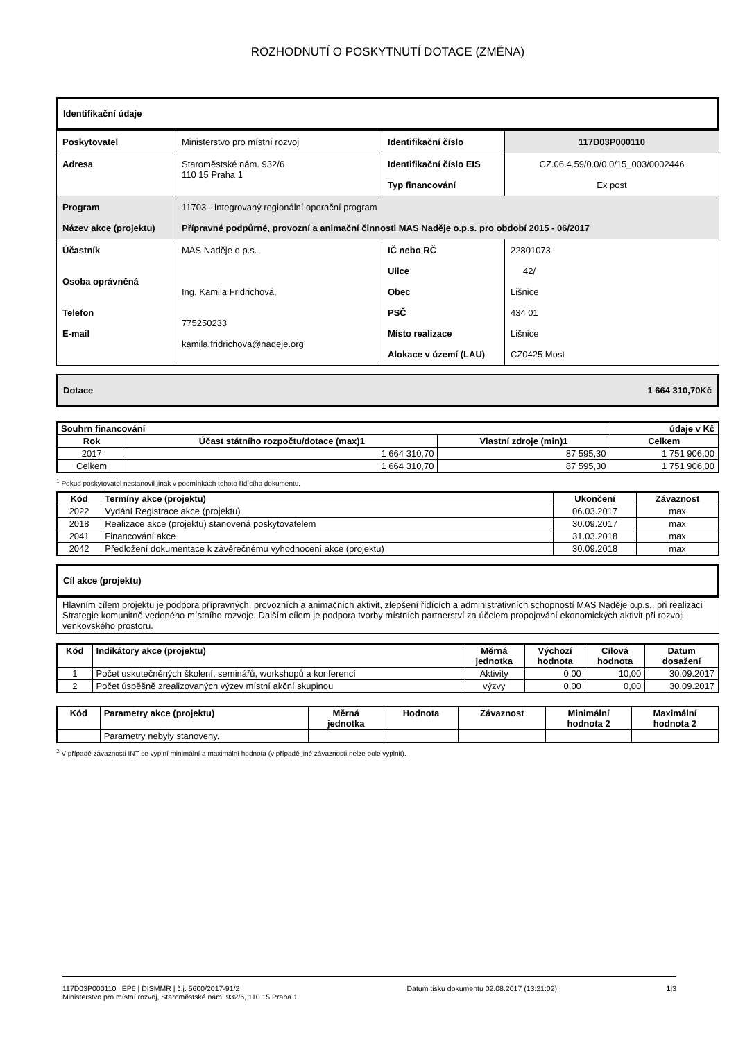ROZHODNUTÍ O POSKYTNUTÍ DOTACE (ZMĚNA)
Identifikační údaje
| Poskytovatel | Ministerstvo pro místní rozvoj | Identifikační číslo | 117D03P000110 |
| Adresa | Staroměstské nám. 932/6 110 15 Praha 1 | Identifikační číslo EIS Typ financování | CZ.06.4.59/0.0/0.0/15_003/0002446 Ex post |
| Program Název akce (projektu) | 11703 - Integrovaný regionální operační program Přípravné podpůrné, provozní a animační činnosti MAS Naděje o.p.s. pro období 2015 - 06/2017 | | |
| Účastník Osoba oprávněná Telefon E-mail | MAS Naděje o.p.s. Ing. Kamila Fridrichová, 775250233 kamila.fridrichova@nadeje.org | IČ nebo RČ Ulice Obec PSČ Místo realizace Alokace v území (LAU) | 22801073 42/ Lišnice 434 01 Lišnice CZ0425 Most |
Dotace 1 664 310,70Kč
| Souhrn financování | | | údaje v Kč |
| --- | --- | --- | --- |
| Rok | Účast státního rozpočtu/dotace (max)1 | Vlastní zdroje (min)1 | Celkem |
| 2017 | 1 664 310,70 | 87 595,30 | 1 751 906,00 |
| Celkem | 1 664 310,70 | 87 595,30 | 1 751 906,00 |
<sup>1</sup> Pokud poskytovatel nestanovil jinak v podmínkách tohoto řídícího dokumentu.
| Kód | Termíny akce (projektu) | Ukončení | Závaznost |
| --- | --- | --- | --- |
| 2022 | Vydání Registrace akce (projektu) | 06.03.2017 | max |
| 2018 | Realizace akce (projektu) stanovená poskytovatelem | 30.09.2017 | max |
| 2041 | Financování akce | 31.03.2018 | max |
| 2042 | Předložení dokumentace k závěrečnému vyhodnocení akce (projektu) | 30.09.2018 | max |
Cíl akce (projektu)
Hlavním cílem projektu je podpora přípravných, provozních a animačních aktivit, zlepšení řídících a administrativních schopností MAS Naděje o.p.s., při realizaci Strategie komunitně vedeného místního rozvoje. Dalším cílem je podpora tvorby místních partnerství za účelem propojování ekonomických aktivit při rozvoji venkovského prostoru.
| Kód | Indikátory akce (projektu) | Měrná jednotka | Výchozí hodnota | Cílová hodnota | Datum dosažení |
| --- | --- | --- | --- | --- | --- |
| 1 | Počet uskutečněných školení, seminářů, workshopů a konferencí | Aktivity | 0,00 | 10,00 | 30.09.2017 |
| 2 | Počet úspěšně zrealizovaných výzev místní akční skupinou | výzvy | 0,00 | 0,00 | 30.09.2017 |
| Kód | Parametry akce (projektu) | Měrná jednotka | Hodnota | Závaznost | Minimální hodnota 2 | Maximální hodnota 2 |
| --- | --- | --- | --- | --- | --- | --- |
| | Parametry nebyly stanoveny. | | | | | |
<sup>2</sup> V případě závaznosti INT se vyplní minimální a maximální hodnota (v případě jiné závaznosti nelze pole vyplnit).
117D03P000110 | EP6 | DISMMR | č.j. 5600/2017-91/2
Ministerstvo pro místní rozvoj, Staroměstské nám. 932/6, 110 15 Praha 1
Datum tisku dokumentu 02.08.2017 (13:21:02)
1|3